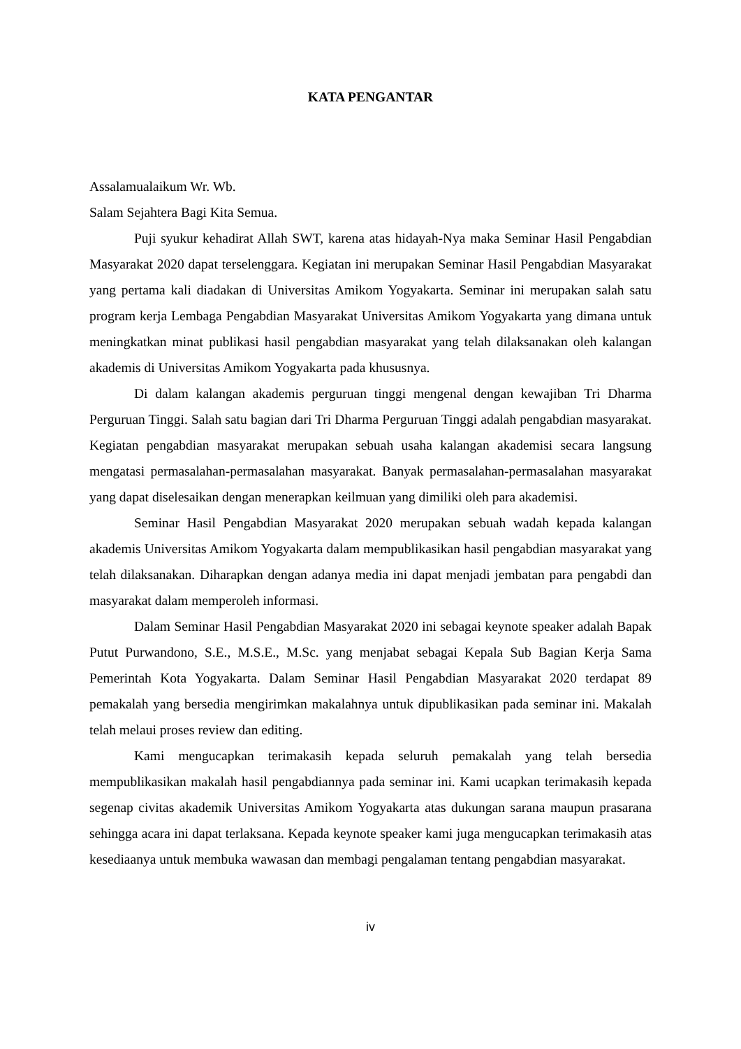KATA PENGANTAR
Assalamualaikum Wr. Wb.
Salam Sejahtera Bagi Kita Semua.
Puji syukur kehadirat Allah SWT, karena atas hidayah-Nya maka Seminar Hasil Pengabdian Masyarakat 2020 dapat terselenggara. Kegiatan ini merupakan Seminar Hasil Pengabdian Masyarakat yang pertama kali diadakan di Universitas Amikom Yogyakarta. Seminar ini merupakan salah satu program kerja Lembaga Pengabdian Masyarakat Universitas Amikom Yogyakarta yang dimana untuk meningkatkan minat publikasi hasil pengabdian masyarakat yang telah dilaksanakan oleh kalangan akademis di Universitas Amikom Yogyakarta pada khususnya.
Di dalam kalangan akademis perguruan tinggi mengenal dengan kewajiban Tri Dharma Perguruan Tinggi. Salah satu bagian dari Tri Dharma Perguruan Tinggi adalah pengabdian masyarakat. Kegiatan pengabdian masyarakat merupakan sebuah usaha kalangan akademisi secara langsung mengatasi permasalahan-permasalahan masyarakat. Banyak permasalahan-permasalahan masyarakat yang dapat diselesaikan dengan menerapkan keilmuan yang dimiliki oleh para akademisi.
Seminar Hasil Pengabdian Masyarakat 2020 merupakan sebuah wadah kepada kalangan akademis Universitas Amikom Yogyakarta dalam mempublikasikan hasil pengabdian masyarakat yang telah dilaksanakan. Diharapkan dengan adanya media ini dapat menjadi jembatan para pengabdi dan masyarakat dalam memperoleh informasi.
Dalam Seminar Hasil Pengabdian Masyarakat 2020 ini sebagai keynote speaker adalah Bapak Putut Purwandono, S.E., M.S.E., M.Sc. yang menjabat sebagai Kepala Sub Bagian Kerja Sama Pemerintah Kota Yogyakarta. Dalam Seminar Hasil Pengabdian Masyarakat 2020 terdapat 89 pemakalah yang bersedia mengirimkan makalahnya untuk dipublikasikan pada seminar ini. Makalah telah melaui proses review dan editing.
Kami mengucapkan terimakasih kepada seluruh pemakalah yang telah bersedia mempublikasikan makalah hasil pengabdiannya pada seminar ini. Kami ucapkan terimakasih kepada segenap civitas akademik Universitas Amikom Yogyakarta atas dukungan sarana maupun prasarana sehingga acara ini dapat terlaksana. Kepada keynote speaker kami juga mengucapkan terimakasih atas kesediaanya untuk membuka wawasan dan membagi pengalaman tentang pengabdian masyarakat.
iv